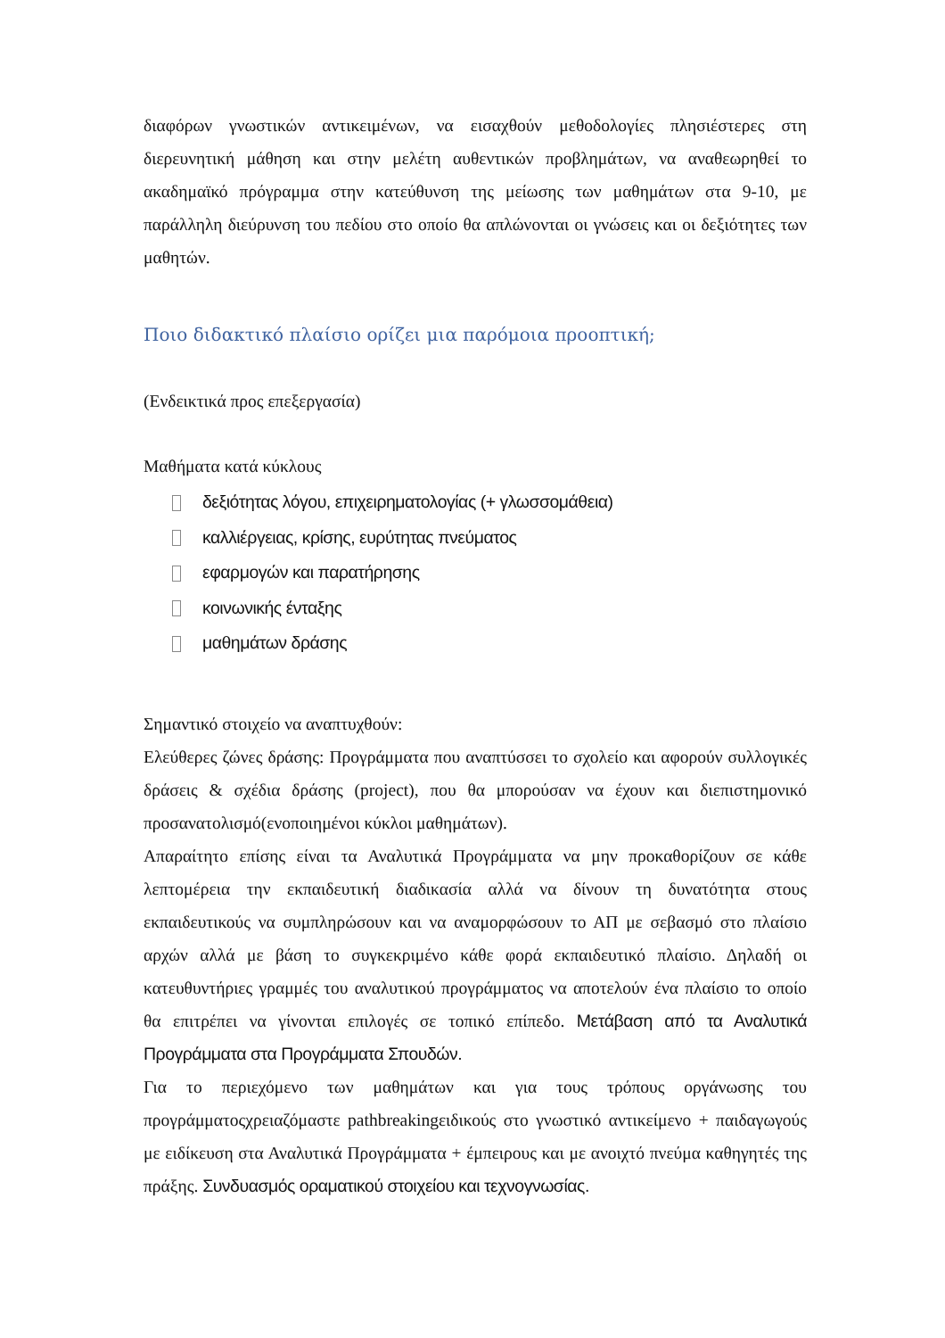διαφόρων γνωστικών αντικειμένων, να εισαχθούν μεθοδολογίες πλησιέστερες στη διερευνητική μάθηση και στην μελέτη αυθεντικών προβλημάτων, να αναθεωρηθεί το ακαδημαϊκό πρόγραμμα στην κατεύθυνση της μείωσης των μαθημάτων στα 9-10, με παράλληλη διεύρυνση του πεδίου στο οποίο θα απλώνονται οι γνώσεις και οι δεξιότητες των μαθητών.
Ποιο διδακτικό πλαίσιο ορίζει μια παρόμοια προοπτική;
(Ενδεικτικά προς επεξεργασία)
Μαθήματα κατά κύκλους
δεξιότητας λόγου, επιχειρηματολογίας (+ γλωσσομάθεια)
καλλιέργειας, κρίσης, ευρύτητας πνεύματος
εφαρμογών και παρατήρησης
κοινωνικής ένταξης
μαθημάτων δράσης
Σημαντικό στοιχείο να αναπτυχθούν:
Ελεύθερες ζώνες δράσης: Προγράμματα που αναπτύσσει το σχολείο και αφορούν συλλογικές δράσεις & σχέδια δράσης (project), που θα μπορούσαν να έχουν και διεπιστημονικό προσανατολισμό(ενοποιημένοι κύκλοι μαθημάτων).
Απαραίτητο επίσης είναι τα Αναλυτικά Προγράμματα να μην προκαθορίζουν σε κάθε λεπτομέρεια την εκπαιδευτική διαδικασία αλλά να δίνουν τη δυνατότητα στους εκπαιδευτικούς να συμπληρώσουν και να αναμορφώσουν το ΑΠ με σεβασμό στο πλαίσιο αρχών αλλά με βάση το συγκεκριμένο κάθε φορά εκπαιδευτικό πλαίσιο. Δηλαδή οι κατευθυντήριες γραμμές του αναλυτικού προγράμματος να αποτελούν ένα πλαίσιο το οποίο θα επιτρέπει να γίνονται επιλογές σε τοπικό επίπεδο. Μετάβαση από τα Αναλυτικά Προγράμματα στα Προγράμματα Σπουδών.
Για το περιεχόμενο των μαθημάτων και για τους τρόπους οργάνωσης του προγράμματοςχρειαζόμαστε pathbreakingειδικούς στο γνωστικό αντικείμενο + παιδαγωγούς με ειδίκευση στα Αναλυτικά Προγράμματα + έμπειρους και με ανοιχτό πνεύμα καθηγητές της πράξης. Συνδυασμός οραματικού στοιχείου και τεχνογνωσίας.